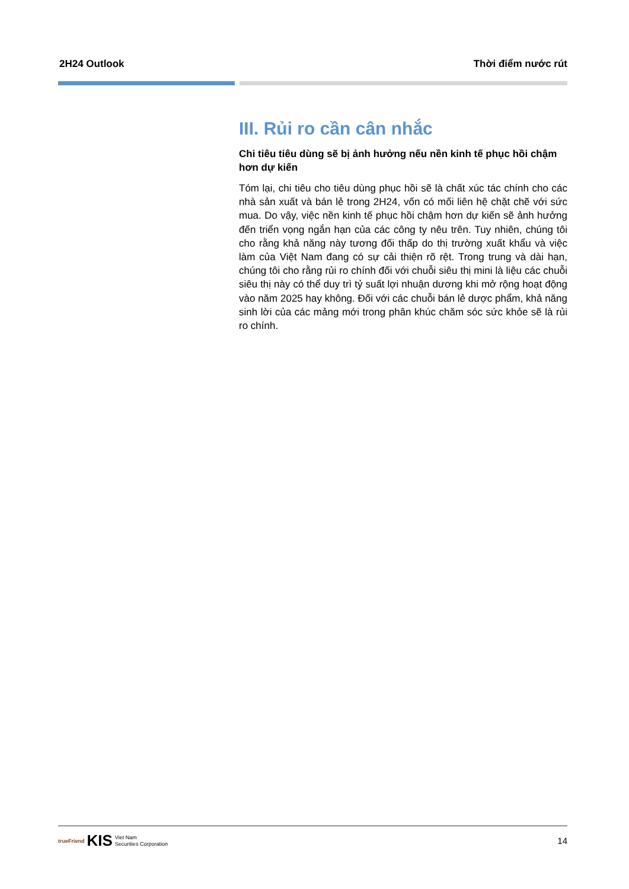2H24 Outlook Thời điểm nước rút
III. Rủi ro cần cân nhắc
Chi tiêu tiêu dùng sẽ bị ảnh hưởng nếu nền kinh tế phục hồi chậm hơn dự kiến
Tóm lại, chi tiêu cho tiêu dùng phục hồi sẽ là chất xúc tác chính cho các nhà sản xuất và bán lẻ trong 2H24, vốn có mối liên hệ chặt chẽ với sức mua. Do vậy, việc nền kinh tế phục hồi chậm hơn dự kiến sẽ ảnh hưởng đến triển vọng ngắn hạn của các công ty nêu trên. Tuy nhiên, chúng tôi cho rằng khả năng này tương đối thấp do thị trường xuất khẩu và việc làm của Việt Nam đang có sự cải thiện rõ rệt. Trong trung và dài hạn, chúng tôi cho rằng rủi ro chính đối với chuỗi siêu thị mini là liệu các chuỗi siêu thị này có thể duy trì tỷ suất lợi nhuận dương khi mở rộng hoạt động vào năm 2025 hay không. Đối với các chuỗi bán lẻ dược phẩm, khả năng sinh lời của các mảng mới trong phân khúc chăm sóc sức khỏe sẽ là rủi ro chính.
trueFriend KIS Viet Nam
Securities Corporation
14